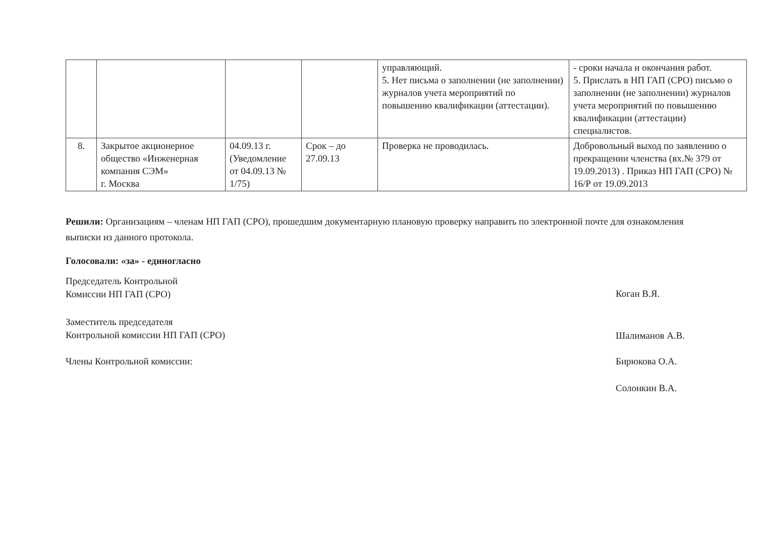| | | | | управляющий. 5. Нет письма о заполнении (не заполнении) журналов учета мероприятий по повышению квалификации (аттестации). | - сроки начала и окончания работ. 5. Прислать в НП ГАП (СРО) письмо о заполнении (не заполнении) журналов учета мероприятий по повышению квалификации (аттестации) специалистов. |
| 8. | Закрытое акционерное общество «Инженерная компания СЭМ» г. Москва | 04.09.13 г. (Уведомление от 04.09.13 № 1/75) | Срок – до 27.09.13 | Проверка не проводилась. | Добровольный выход по заявлению о прекращении членства (вх.№ 379 от 19.09.2013) . Приказ НП ГАП (СРО) № 16/Р от 19.09.2013 |
Решили: Организациям – членам НП ГАП (СРО), прошедшим документарную плановую проверку направить по электронной почте для ознакомления выписки из данного протокола.
Голосовали: «за» - единогласно
Председатель Контрольной
Комиссии НП ГАП (СРО)
Коган В.Я.
Заместитель председателя
Контрольной комиссии НП ГАП (СРО)
Шалиманов А.В.
Члены Контрольной комиссии: Бирюкова О.А.
Солонкин В.А.